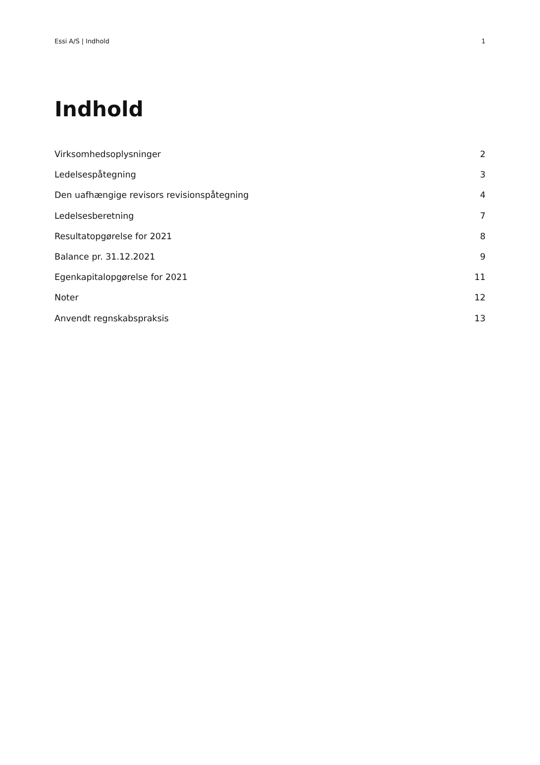Essi A/S | Indhold 1
Indhold
Virksomhedsoplysninger 2
Ledelsespåtegning 3
Den uafhængige revisors revisionspåtegning 4
Ledelsesberetning 7
Resultatopgørelse for 2021 8
Balance pr. 31.12.2021 9
Egenkapitalopgørelse for 2021 11
Noter 12
Anvendt regnskabspraksis 13